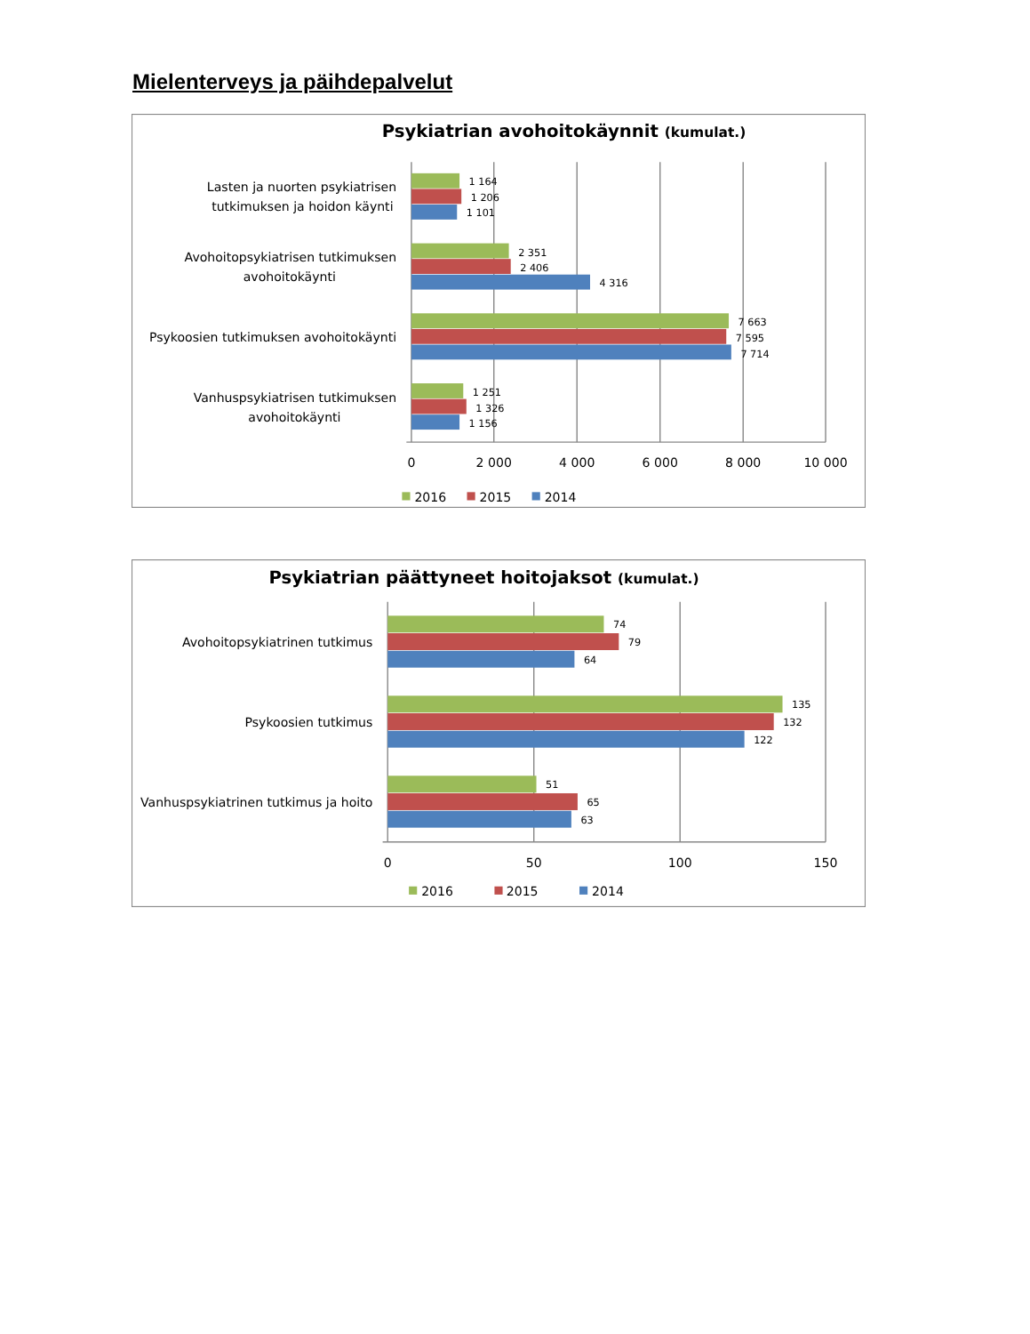Mielenterveys ja päihdepalvelut
Psykiatrian avohoitokäynnit (kumulat.)
Lasten ja nuorten psykiatrisen
tutkimuksen ja hoidon käynti
Avohoitopsykiatrisen tutkimuksen
avohoitokäynti
Psykoosien tutkimuksen avohoitokäynti
Vanhuspsykiatrisen tutkimuksen
avohoitokäynti
1 164
1 206
1 101
2 351
2 406
4 316
7 663
7 595
7 714
1 251
1 326
1 156
0
2 000
4 000
6 000
8 000
10 000
2016
2015
2014
Psykiatrian päättyneet hoitojaksot (kumulat.)
Avohoitopsykiatrinen tutkimus
Psykoosien tutkimus
Vanhuspsykiatrinen tutkimus ja hoito
74
79
64
135
132
122
51
65
63
0
50
100
150
2016
2015
2014